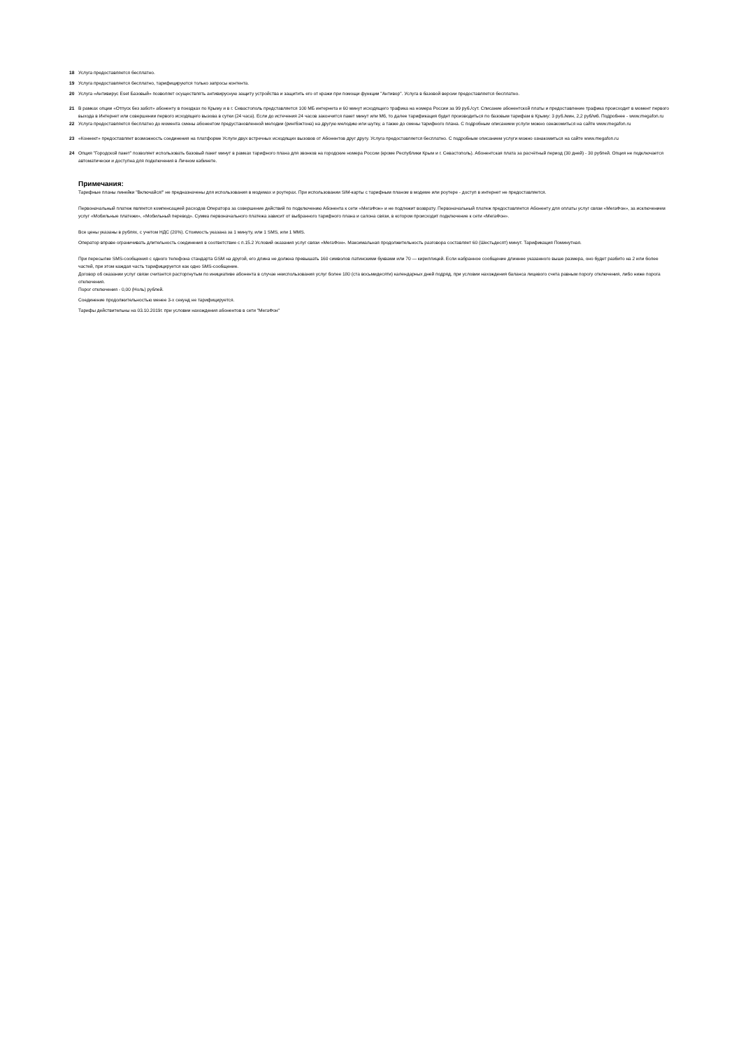18 Услуга предоставляется бесплатно.
19 Услуга предоставляется бесплатно, тарифицируются только запросы контента.
20 Услуга «Антивирус Eset Базовый» позволяет осуществлять антивирусную защиту устройства и защитить его от кражи при помощи функции "Антивор". Услуга в базовой версии предоставляется бесплатно.
21 В рамках опции «Отпуск без забот» абоненту в поездках по Крыму и в г. Севастополь представляется 100 МБ интернета и 60 минут исходящего трафика на номера России за 99 руб./сут. Списание абонентской платы и предоставление трафика происходит в момент первого выхода в Интернет или совершении первого исходящего вызова в сутки (24 часа). Если до истечения 24 часов закончится пакет минут или Мб, то далее тарификация будет производиться по базовым тарифам в Крыму: 3 руб./мин, 2,2 руб/мб. Подробнее - www.megafon.ru
22 Услуга предоставляется бесплатно до момента смены абонентом предустановленной мелодии (рингбэктона) на другую мелодию или шутку, а также до смены тарифного плана. С подробным описанием услуги можно ознакомиться на сайте www.megafon.ru
23 «Коннект» предоставляет возможность соединения на платформе Услуги двух встречных исходящих вызовов от Абонентов друг другу. Услуга предоставляется бесплатно. С подробным описанием услуги можно ознакомиться на сайте www.megafon.ru
24 Опция "Городской пакет" позволяет использовать базовый пакет минут в рамках тарифного плана для звонков на городские номера России (кроме Республики Крым и г. Севастополь). Абонентская плата за расчётный период (30 дней) - 30 рублей. Опция не подключается автоматически и доступна для подключения в Личном кабинете.
Примечания:
Тарифные планы линейки "Включайся!" не предназначены для использования в модемах и роутерах. При использовании SIM-карты с тарифным планом в модеме или роутере - доступ в интернет не предоставляется.
Первоначальный платеж является компенсацией расходов Оператора за совершение действий по подключению Абонента к сети «МегаФон» и не подлежит возврату. Первоначальный платеж предоставляется Абоненту для оплаты услуг связи «МегаФон», за исключением услуг «Мобильные платежи», «Мобильный перевод». Сумма первоначального платежа зависит от выбранного тарифного плана и салона связи, в котором происходит подключение к сети «МегаФон».
Все цены указаны в рублях, с учетом НДС (20%). Стоимость указана за 1 минуту, или 1 SMS, или 1 MMS.
Оператор вправе ограничивать длительность соединения в соответствие с п.15.2 Условий оказания услуг связи «МегаФон». Максимальная продолжительность разговора составляет 60 (Шестьдесят) минут. Тарификация Поминутная.
При пересылке SMS-сообщения с одного телефона стандарта GSM на другой, его длина не должна превышать 160 символов латинскими буквами или 70 — кириллицей. Если набранное сообщение длиннее указанного выше размера, оно будет разбито на 2 или более частей, при этом каждая часть тарифицируется как одно SMS-сообщение.
Договор об оказании услуг связи считается расторгнутым по инициативе абонента в случае неиспользования услуг более 180 (ста восьмидесяти) календарных дней подряд, при условии нахождения баланса лицевого счета равным порогу отключения, либо ниже порога отключения.
Порог отключения - 0,00 (Ноль) рублей.
Соединение продолжительностью менее 3-х секунд не тарифицируется.
Тарифы действительны на 03.10.2019г. при условии нахождения абонентов в сети "МегаФон"